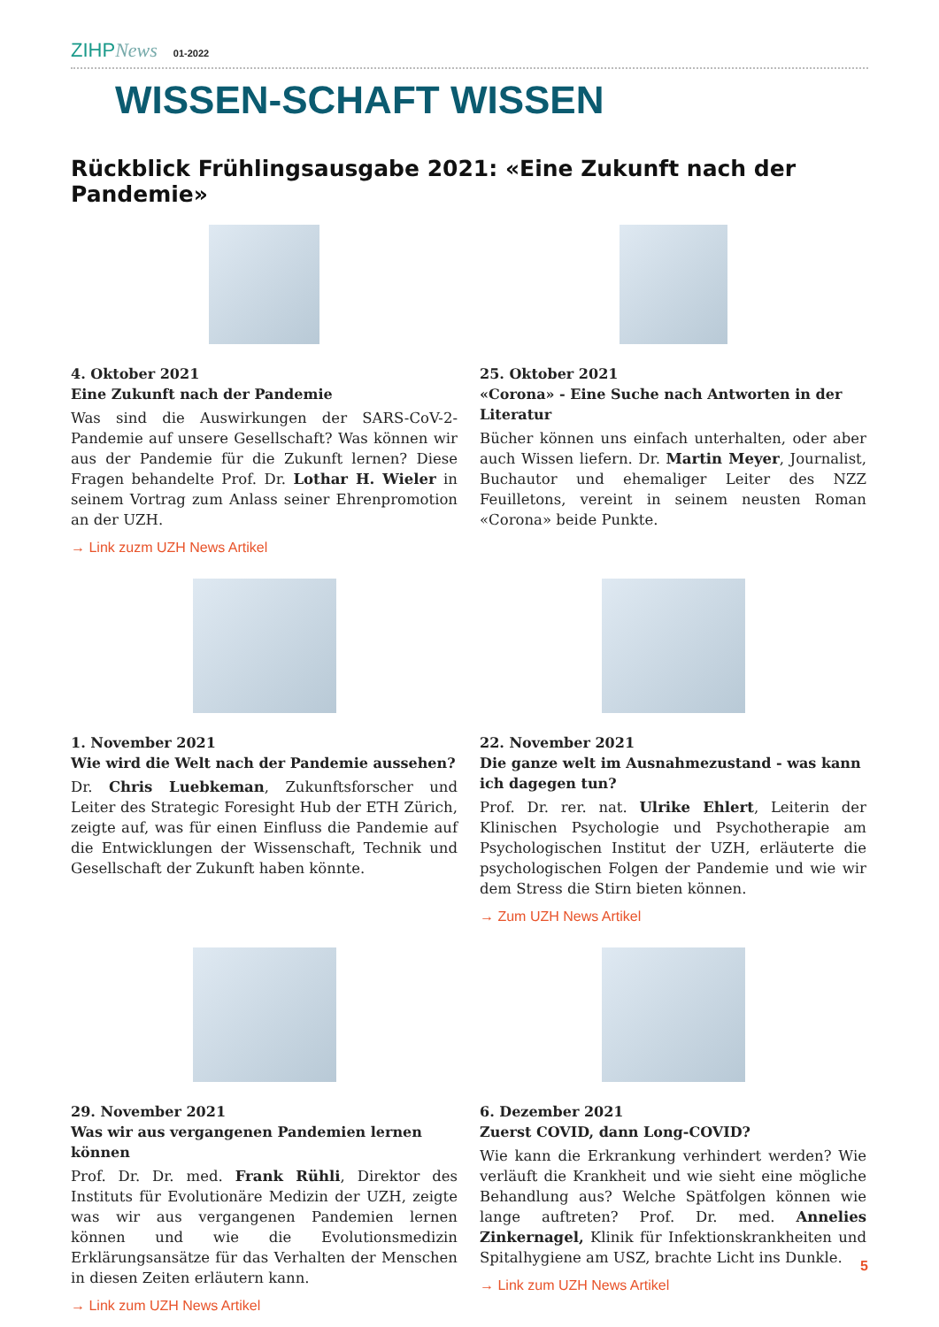ZIHPNews 01-2022
WISSEN-SCHAFT WISSEN
Rückblick Frühlingsausgabe 2021: «Eine Zukunft nach der Pandemie»
4. Oktober 2021
Eine Zukunft nach der Pandemie
Was sind die Auswirkungen der SARS-CoV-2-Pandemie auf unsere Gesellschaft? Was können wir aus der Pandemie für die Zukunft lernen? Diese Fragen behandelte Prof. Dr. Lothar H. Wieler in seinem Vortrag zum Anlass seiner Ehrenpromotion an der UZH.
→ Link zuzm UZH News Artikel
25. Oktober 2021
«Corona» - Eine Suche nach Antworten in der Literatur
Bücher können uns einfach unterhalten, oder aber auch Wissen liefern. Dr. Martin Meyer, Journalist, Buchautor und ehemaliger Leiter des NZZ Feuilletons, vereint in seinem neusten Roman «Corona» beide Punkte.
1. November 2021
Wie wird die Welt nach der Pandemie aussehen?
Dr. Chris Luebkeman, Zukunftsforscher und Leiter des Strategic Foresight Hub der ETH Zürich, zeigte auf, was für einen Einfluss die Pandemie auf die Entwicklungen der Wissenschaft, Technik und Gesellschaft der Zukunft haben könnte.
22. November 2021
Die ganze welt im Ausnahmezustand - was kann ich dagegen tun?
Prof. Dr. rer. nat. Ulrike Ehlert, Leiterin der Klinischen Psychologie und Psychotherapie am Psychologischen Institut der UZH, erläuterte die psychologischen Folgen der Pandemie und wie wir dem Stress die Stirn bieten können.
→ Zum UZH News Artikel
29. November 2021
Was wir aus vergangenen Pandemien lernen können
Prof. Dr. Dr. med. Frank Rühli, Direktor des Instituts für Evolutionäre Medizin der UZH, zeigte was wir aus vergangenen Pandemien lernen können und wie die Evolutionsmedizin Erklärungsansätze für das Verhalten der Menschen in diesen Zeiten erläutern kann.
→ Link zum UZH News Artikel
6. Dezember 2021
Zuerst COVID, dann Long-COVID?
Wie kann die Erkrankung verhindert werden? Wie verläuft die Krankheit und wie sieht eine mögliche Behandlung aus? Welche Spätfolgen können wie lange auftreten? Prof. Dr. med. Annelies Zinkernagel, Klinik für Infektionskrankheiten und Spitalhygiene am USZ, brachte Licht ins Dunkle.
→ Link zum UZH News Artikel
5